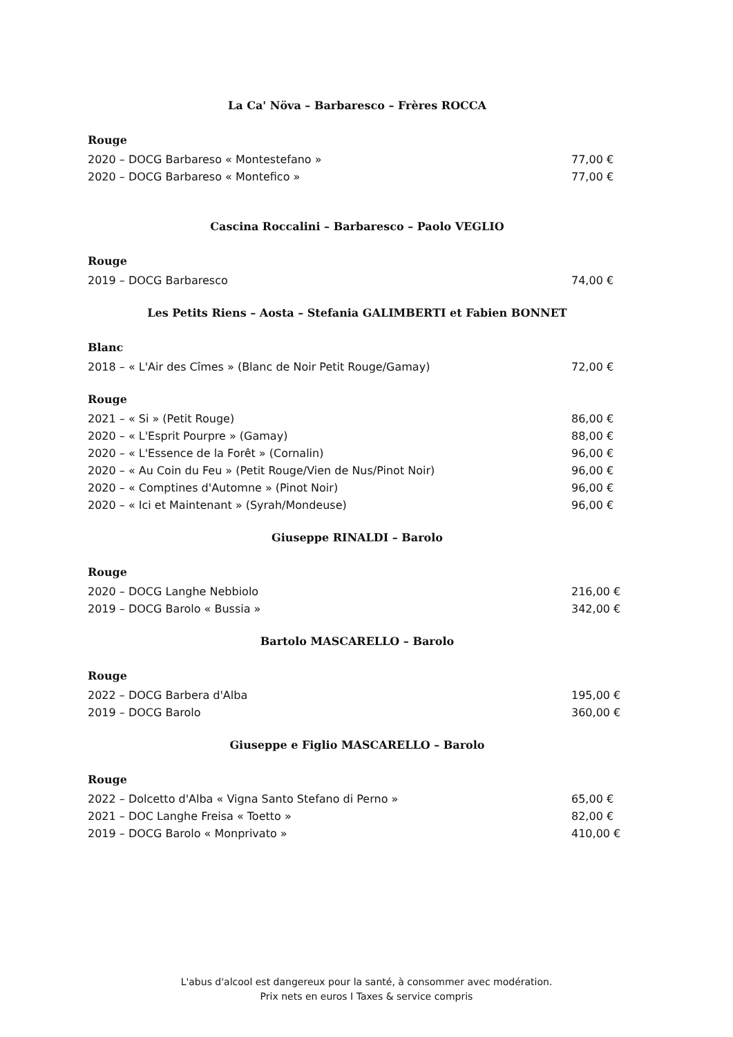La Ca' Növa – Barbaresco – Frères ROCCA
Rouge
2020 – DOCG Barbareso « Montestefano » 77,00 €
2020 – DOCG Barbareso « Montefico » 77,00 €
Cascina Roccalini – Barbaresco – Paolo VEGLIO
Rouge
2019 – DOCG Barbaresco 74,00 €
Les Petits Riens – Aosta – Stefania GALIMBERTI et Fabien BONNET
Blanc
2018 – « L'Air des Cîmes » (Blanc de Noir Petit Rouge/Gamay) 72,00 €
Rouge
2021 – « Si » (Petit Rouge) 86,00 €
2020 – « L'Esprit Pourpre » (Gamay) 88,00 €
2020 – « L'Essence de la Forêt » (Cornalin) 96,00 €
2020 – « Au Coin du Feu » (Petit Rouge/Vien de Nus/Pinot Noir) 96,00 €
2020 – « Comptines d'Automne » (Pinot Noir) 96,00 €
2020 – « Ici et Maintenant » (Syrah/Mondeuse) 96,00 €
Giuseppe RINALDI – Barolo
Rouge
2020 – DOCG Langhe Nebbiolo 216,00 €
2019 – DOCG Barolo « Bussia » 342,00 €
Bartolo MASCARELLO – Barolo
Rouge
2022 – DOCG Barbera d'Alba 195,00 €
2019 – DOCG Barolo 360,00 €
Giuseppe e Figlio MASCARELLO – Barolo
Rouge
2022 – Dolcetto d'Alba « Vigna Santo Stefano di Perno » 65,00 €
2021 – DOC Langhe Freisa « Toetto » 82,00 €
2019 – DOCG Barolo « Monprivato » 410,00 €
L'abus d'alcool est dangereux pour la santé, à consommer avec modération.
Prix nets en euros I Taxes & service compris